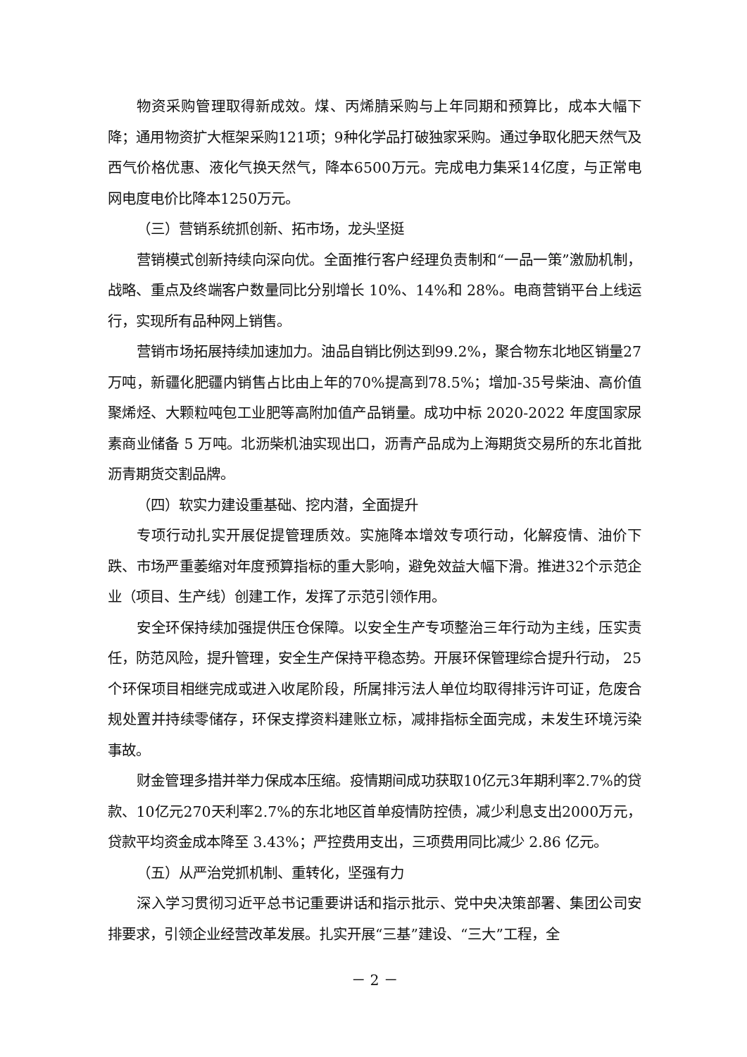物资采购管理取得新成效。煤、丙烯腈采购与上年同期和预算比，成本大幅下降；通用物资扩大框架采购121项；9种化学品打破独家采购。通过争取化肥天然气及西气价格优惠、液化气换天然气，降本6500万元。完成电力集采14亿度，与正常电网电度电价比降本1250万元。
（三）营销系统抓创新、拓市场，龙头坚挺
营销模式创新持续向深向优。全面推行客户经理负责制和“一品一策”激励机制，战略、重点及终端客户数量同比分别增长 10%、14%和 28%。电商营销平台上线运行，实现所有品种网上销售。
营销市场拓展持续加速加力。油品自销比例达到99.2%，聚合物东北地区销量27万吨，新疆化肥疆内销售占比由上年的70%提高到78.5%；增加-35号柴油、高价值聚烯烃、大颗粒吨包工业肥等高附加值产品销量。成功中标 2020-2022 年度国家尿素商业储备 5 万吨。北沥柴机油实现出口，沥青产品成为上海期货交易所的东北首批沥青期货交割品牌。
（四）软实力建设重基础、挖内潜，全面提升
专项行动扎实开展促提管理质效。实施降本增效专项行动，化解疫情、油价下跌、市场严重萎缩对年度预算指标的重大影响，避免效益大幅下滑。推进32个示范企业（项目、生产线）创建工作，发挥了示范引领作用。
安全环保持续加强提供压仓保障。以安全生产专项整治三年行动为主线，压实责任，防范风险，提升管理，安全生产保持平稳态势。开展环保管理综合提升行动， 25个环保项目相继完成或进入收尾阶段，所属排污法人单位均取得排污许可证，危废合规处置并持续零储存，环保支撑资料建账立标，减排指标全面完成，未发生环境污染事故。
财金管理多措并举力保成本压缩。疫情期间成功获取10亿元3年期利率2.7%的贷款、10亿元270天利率2.7%的东北地区首单疫情防控债，减少利息支出2000万元，贷款平均资金成本降至 3.43%；严控费用支出，三项费用同比减少 2.86 亿元。
（五）从严治党抓机制、重转化，坚强有力
深入学习贯彻习近平总书记重要讲话和指示批示、党中央决策部署、集团公司安排要求，引领企业经营改革发展。扎实开展“三基”建设、“三大”工程，全
－ 2 －